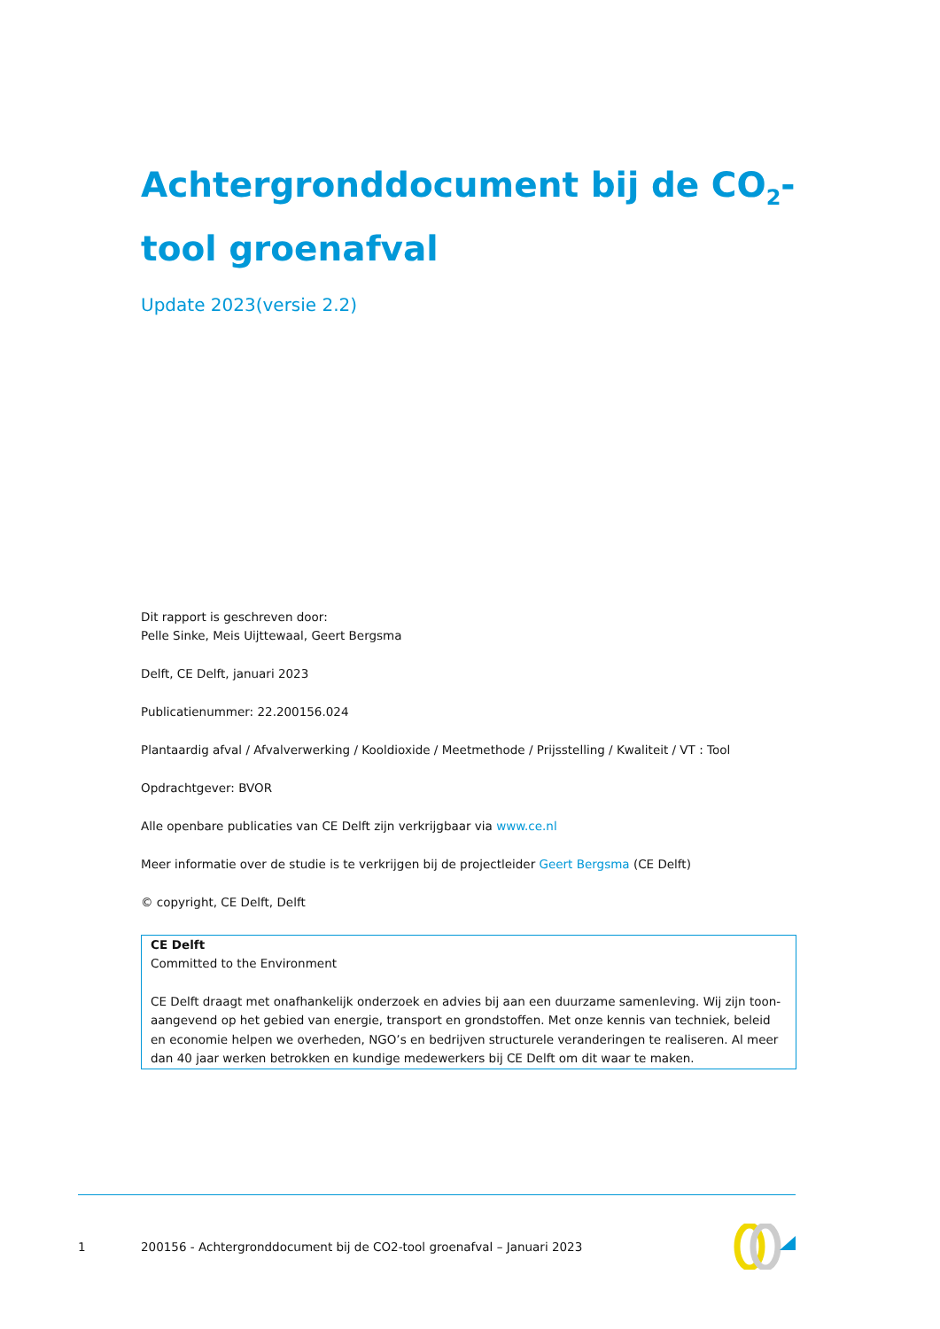Achtergronddocument bij de CO<sub>2</sub>-tool groenafval
Update 2023(versie 2.2)
Dit rapport is geschreven door:
Pelle Sinke, Meis Uijttewaal, Geert Bergsma
Delft, CE Delft, januari 2023
Publicatienummer: 22.200156.024
Plantaardig afval / Afvalverwerking / Kooldioxide / Meetmethode / Prijsstelling / Kwaliteit / VT : Tool
Opdrachtgever: BVOR
Alle openbare publicaties van CE Delft zijn verkrijgbaar via www.ce.nl
Meer informatie over de studie is te verkrijgen bij de projectleider Geert Bergsma (CE Delft)
© copyright, CE Delft, Delft
CE Delft
Committed to the Environment
CE Delft draagt met onafhankelijk onderzoek en advies bij aan een duurzame samenleving. Wij zijn toon-aangevend op het gebied van energie, transport en grondstoffen. Met onze kennis van techniek, beleid en economie helpen we overheden, NGO’s en bedrijven structurele veranderingen te realiseren. Al meer dan 40 jaar werken betrokken en kundige medewerkers bij CE Delft om dit waar te maken.
1
200156 - Achtergronddocument bij de CO2-tool groenafval – Januari 2023